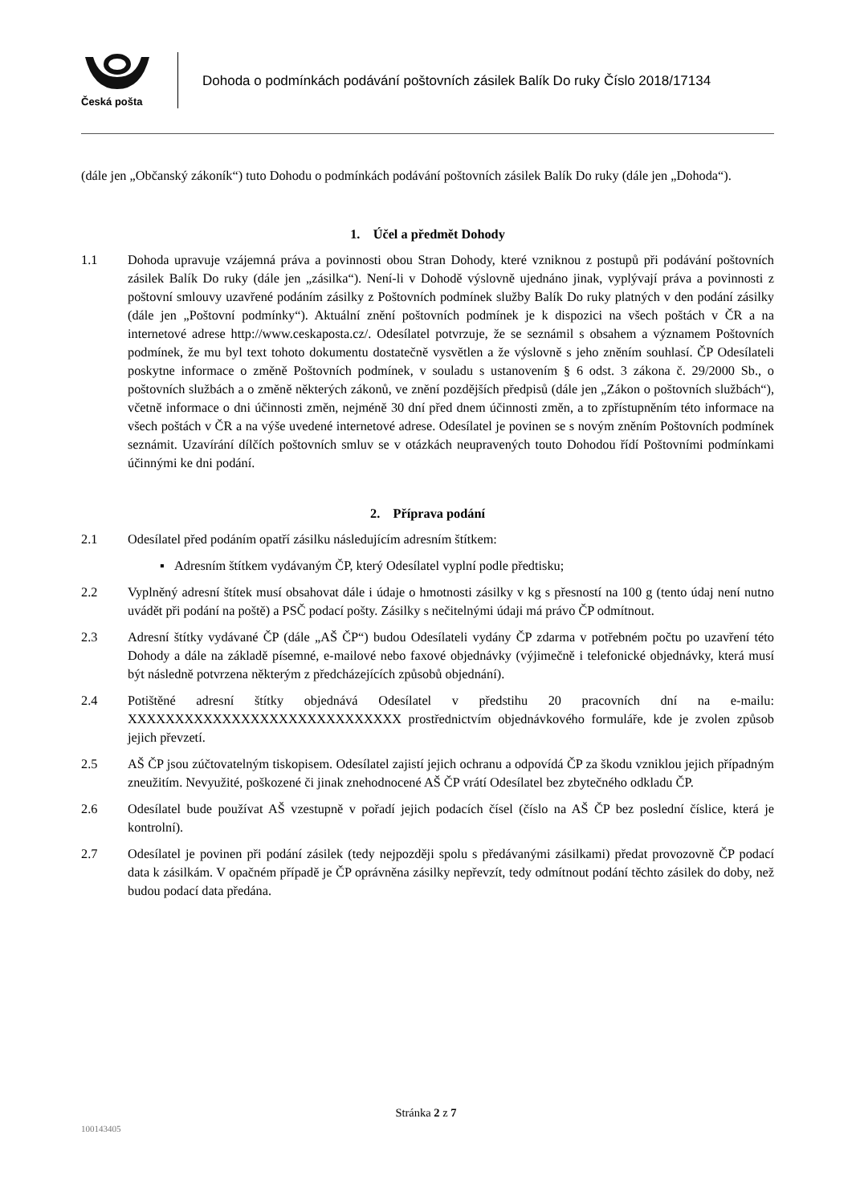Česká pošta
Dohoda o podmínkách podávání poštovních zásilek Balík Do ruky Číslo 2018/17134
(dále jen „Občanský zákoník“) tuto Dohodu o podmínkách podávání poštovních zásilek Balík Do ruky (dále jen „Dohoda“).
1. Účel a předmět Dohody
1.1 Dohoda upravuje vzájemná práva a povinnosti obou Stran Dohody, které vzniknou z postupů při podávání poštovních zásilek Balík Do ruky (dále jen „zásilka“). Není-li v Dohodě výslovně ujednáno jinak, vyplývají práva a povinnosti z poštovní smlouvy uzavřené podáním zásilky z Poštovních podmínek služby Balík Do ruky platných v den podání zásilky (dále jen „Poštovní podmínky“). Aktuální znění poštovních podmínek je k dispozici na všech poštách v ČR a na internetové adrese http://www.ceskaposta.cz/. Odesílatel potvrzuje, že se seznámil s obsahem a významem Poštovních podmínek, že mu byl text tohoto dokumentu dostatečně vysvětlen a že výslovně s jeho zněním souhlasí. ČP Odesílateli poskytne informace o změně Poštovních podmínek, v souladu s ustanovením § 6 odst. 3 zákona č. 29/2000 Sb., o poštovních službách a o změně některých zákonů, ve znění pozdějších předpisů (dále jen „Zákon o poštovních službách“), včetně informace o dni účinnosti změn, nejméně 30 dní před dnem účinnosti změn, a to zpřístupněním této informace na všech poštách v ČR a na výše uvedené internetové adrese. Odesílatel je povinen se s novým zněním Poštovních podmínek seznámit. Uzavírání dílčích poštovních smluv se v otázkách neupravených touto Dohodou řídí Poštovními podmínkami účinnými ke dni podání.
2. Příprava podání
2.1 Odesílatel před podáním opatří zásilku následujícím adresním štítkem:
▪ Adresním štítkem vydávaným ČP, který Odesílatel vyplní podle předtisku;
2.2 Vyplněný adresní štítek musí obsahovat dále i údaje o hmotnosti zásilky v kg s přesností na 100 g (tento údaj není nutno uvádět při podání na poště) a PSČ podací pošty. Zásilky s nečitelnými údaji má právo ČP odmítnout.
2.3 Adresní štítky vydávané ČP (dále „AŠ ČP“) budou Odesílateli vydány ČP zdarma v potřebném počtu po uzavření této Dohody a dále na základě písemné, e-mailové nebo faxové objednávky (výjimečně i telefonické objednávky, která musí být následně potvrzena některým z předcházejících způsobů objednání).
2.4 Potištěné adresní štítky objednává Odesílatel v předstihu 20 pracovních dní na e-mailu: XXXXXXXXXXXXXXXXXXXXXXXXXXXXX prostřednictvím objednávkového formuláře, kde je zvolen způsob jejich převzetí.
2.5 AŠ ČP jsou zúčtovatelným tiskopisem. Odesílatel zajistí jejich ochranu a odpovídá ČP za škodu vzniklou jejich případným zneužitím. Nevyužité, poškozené či jinak znehodnocené AŠ ČP vrátí Odesílatel bez zbytečného odkladu ČP.
2.6 Odesílatel bude používat AŠ vzestupně v pořadí jejich podacích čísel (číslo na AŠ ČP bez poslední číslice, která je kontrolní).
2.7 Odesílatel je povinen při podání zásilek (tedy nejpozději spolu s předávanými zásilkami) předat provozovně ČP podací data k zásilkám. V opačném případě je ČP oprávněna zásilky nepřevzít, tedy odmítnout podání těchto zásilek do doby, než budou podací data předána.
Stránka 2 z 7
100143405